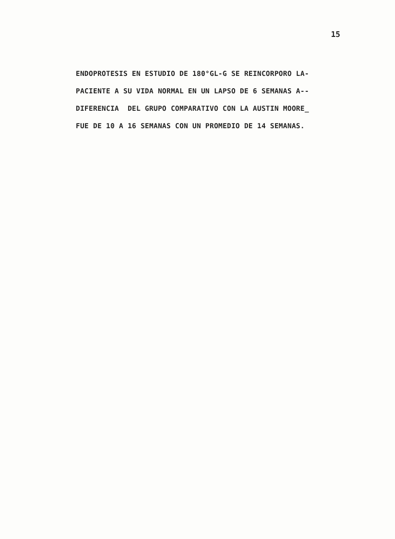15
ENDOPROTESIS EN ESTUDIO DE 180°GL-G SE REINCORPORO LA- PACIENTE A SU VIDA NORMAL EN UN LAPSO DE 6 SEMANAS A-- DIFERENCIA DEL GRUPO COMPARATIVO CON LA AUSTIN MOORE_ FUE DE 10 A 16 SEMANAS CON UN PROMEDIO DE 14 SEMANAS.